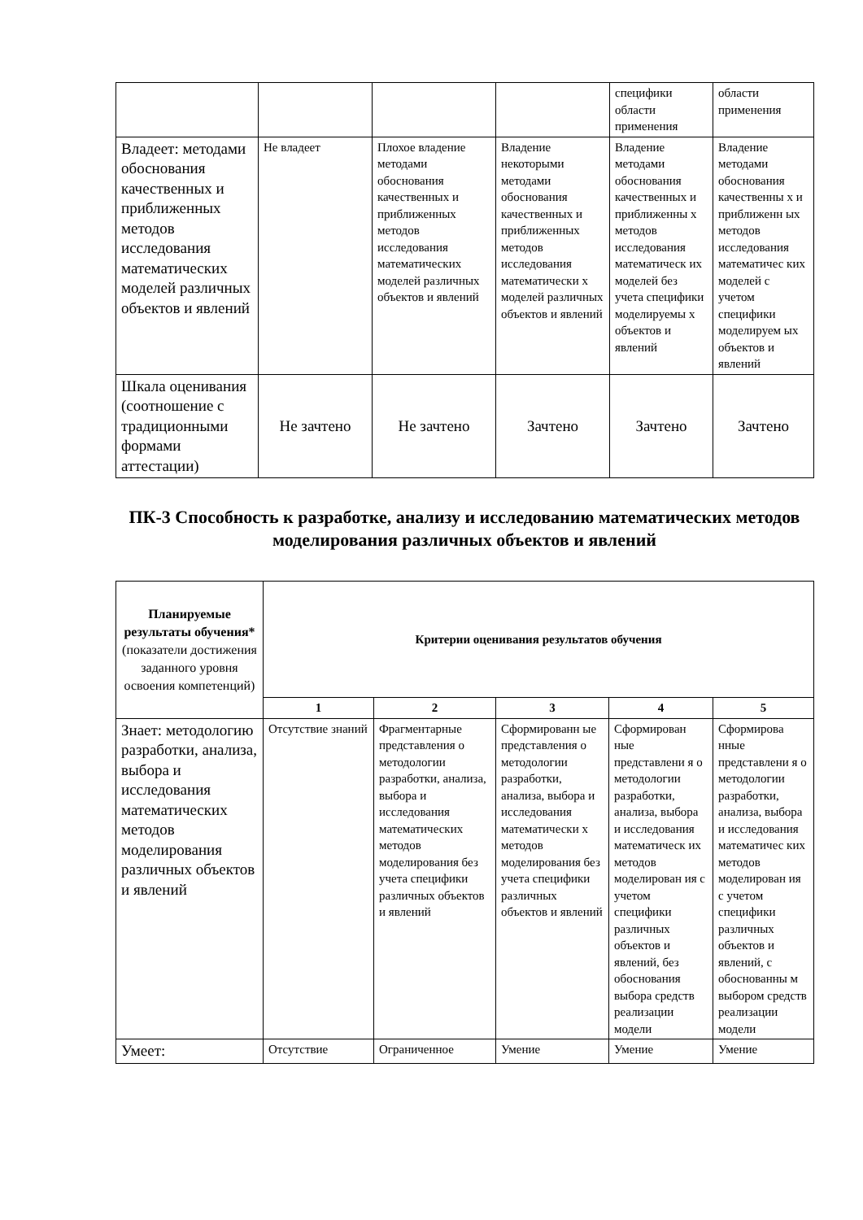| | | | | специфики области применения | области применения |
| Владеет: методами обоснования качественных и приближенных методов исследования математических моделей различных объектов и явлений | Не владеет | Плохое владение методами обоснования качественных и приближенных методов исследования математических моделей различных объектов и явлений | Владение некоторыми методами обоснования качественных и приближенных методов исследования математически х моделей различных объектов и явлений | Владение методами обоснования качественных и приближенны х методов исследования математическ их моделей без учета специфики моделируемы х объектов и явлений | Владение методами обоснования качественны х и приближенн ых методов исследования математичес ких моделей с учетом специфики моделируем ых объектов и явлений |
| Шкала оценивания (соотношение с традиционными формами аттестации) | Не зачтено | Не зачтено | Зачтено | Зачтено | Зачтено |
ПК-3 Способность к разработке, анализу и исследованию математических методов моделирования различных объектов и явлений
| Планируемые результаты обучения* (показатели достижения заданного уровня освоения компетенций) | Критерии оценивания результатов обучения | | | | |
| --- | --- | --- | --- | --- | --- |
| | 1 | 2 | 3 | 4 | 5 |
| Знает: методологию разработки, анализа, выбора и исследования математических методов моделирования различных объектов и явлений | Отсутствие знаний | Фрагментарные представления о методологии разработки, анализа, выбора и исследования математических методов моделирования без учета специфики различных объектов и явлений | Сформированн ые представления о методологии разработки, анализа, выбора и исследования математически х методов моделирования без учета специфики различных объектов и явлений | Сформирован ные представлени я о методологии разработки, анализа, выбора и исследования математическ их методов моделирован ия с учетом специфики различных объектов и явлений, без обоснования выбора средств реализации модели | Сформирова нные представлени я о методологии разработки, анализа, выбора и исследования математичес ких методов моделирован ия с учетом специфики различных объектов и явлений, с обоснованны м выбором средств реализации модели |
| Умеет: | Отсутствие | Ограниченное | Умение | Умение | Умение |